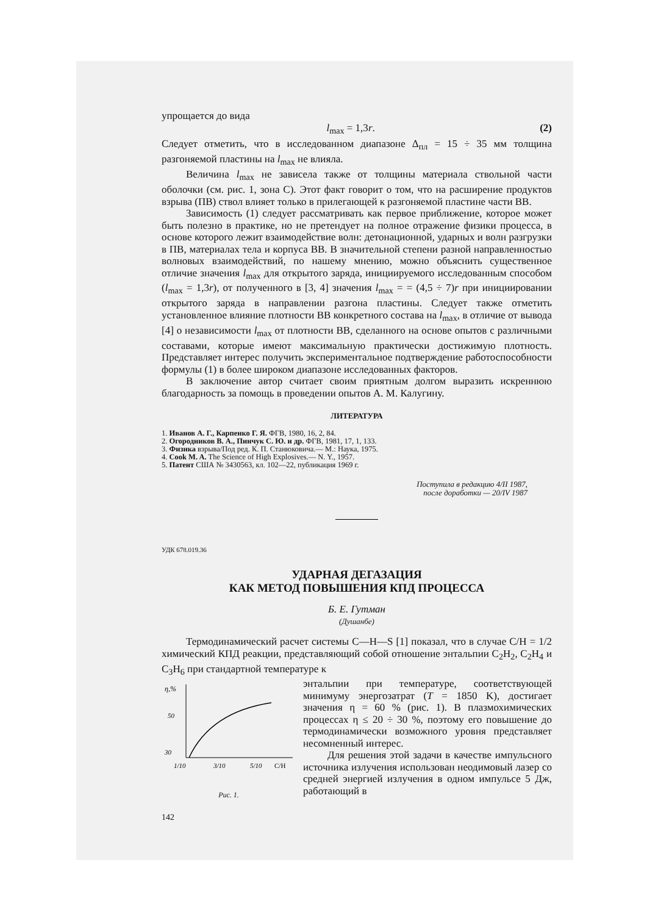упрощается до вида
l<sub>max</sub> = 1,3r. (2)
Следует отметить, что в исследованном диапазоне Δ<sub>пл</sub> = 15 ÷ 35 мм толщина разгоняемой пластины на l<sub>max</sub> не влияла.
Величина l<sub>max</sub> не зависела также от толщины материала ствольной части оболочки (см. рис. 1, зона С). Этот факт говорит о том, что на расширение продуктов взрыва (ПВ) ствол влияет только в прилегающей к разгоняемой пластине части ВВ.
Зависимость (1) следует рассматривать как первое приближение, которое может быть полезно в практике, но не претендует на полное отражение физики процесса, в основе которого лежит взаимодействие волн: детонационной, ударных и волн разгрузки в ПВ, материалах тела и корпуса ВВ. В значительной степени разной направленностью волновых взаимодействий, по нашему мнению, можно объяснить существенное отличие значения l<sub>max</sub> для открытого заряда, инициируемого исследованным способом (l<sub>max</sub> = 1,3r), от полученного в [3, 4] значения l<sub>max</sub> = = (4,5 ÷ 7)r при инициировании открытого заряда в направлении разгона пластины. Следует также отметить установленное влияние плотности ВВ конкретного состава на l<sub>max</sub>, в отличие от вывода [4] о независимости l<sub>max</sub> от плотности ВВ, сделанного на основе опытов с различными составами, которые имеют максимальную практически достижимую плотность. Представляет интерес получить экспериментальное подтверждение работоспособности формулы (1) в более широком диапазоне исследованных факторов.
В заключение автор считает своим приятным долгом выразить искреннюю благодарность за помощь в проведении опытов А. М. Калугину.
ЛИТЕРАТУРА
1. Иванов А. Г., Карпенко Г. Я. ФГВ, 1980, 16, 2, 84.
2. Огородников В. А., Пинчук С. Ю. и др. ФГВ, 1981, 17, 1, 133.
3. Физика взрыва/Под ред. К. П. Станюковича.— М.: Наука, 1975.
4. Cook M. A. The Science of High Explosives.— N. Y., 1957.
5. Патент США № 3430563, кл. 102—22, публикация 1969 г.
Поступила в редакцию 4/II 1987,
после доработки — 20/IV 1987
УДК 678.019.36
УДАРНАЯ ДЕГАЗАЦИЯ
КАК МЕТОД ПОВЫШЕНИЯ КПД ПРОЦЕССА
Б. Е. Гутман
(Душанбе)
Термодинамический расчет системы C—H—S [1] показал, что в случае C/H = 1/2 химический КПД реакции, представляющий собой отношение энтальпии C<sub>2</sub>H<sub>2</sub>, C<sub>2</sub>H<sub>4</sub> и C<sub>3</sub>H<sub>6</sub> при стандартной температуре к
η,%
50
30
1/10
3/10
5/10
C/H
Рис. 1.
энтальпии при температуре, соответствующей минимуму энергозатрат (T = 1850 K), достигает значения η = 60 % (рис. 1). В плазмохимических процессах η ≤ 20 ÷ 30 %, поэтому его повышение до термодинамически возможного уровня представляет несомненный интерес.
Для решения этой задачи в качестве импульсного источника излучения использован неодимовый лазер со средней энергией излучения в одном импульсе 5 Дж, работающий в
142